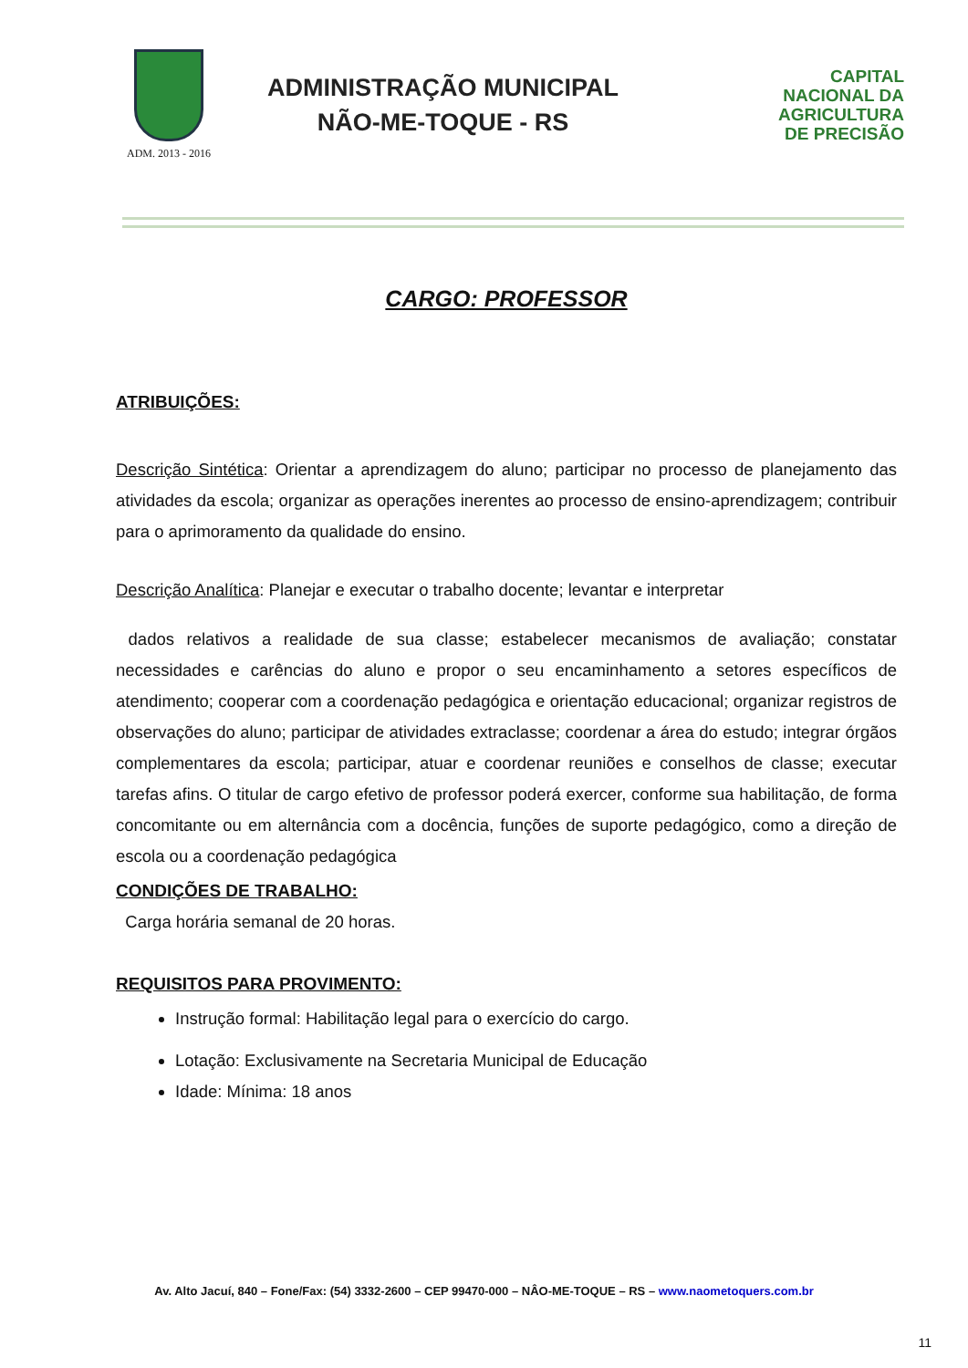ADM. 2013 - 2016
ADMINISTRAÇÃO MUNICIPAL
NÃO-ME-TOQUE - RS
CAPITAL
NACIONAL DA
AGRICULTURA
DE PRECISÃO
CARGO: PROFESSOR
ATRIBUIÇÕES:
Descrição Sintética: Orientar a aprendizagem do aluno; participar no processo de planejamento das atividades da escola; organizar as operações inerentes ao processo de ensino-aprendizagem; contribuir para o aprimoramento da qualidade do ensino.
Descrição Analítica: Planejar e executar o trabalho docente; levantar e interpretar
dados relativos a realidade de sua classe; estabelecer mecanismos de avaliação; constatar necessidades e carências do aluno e propor o seu encaminhamento a setores específicos de atendimento; cooperar com a coordenação pedagógica e orientação educacional; organizar registros de observações do aluno; participar de atividades extraclasse; coordenar a área do estudo; integrar órgãos complementares da escola; participar, atuar e coordenar reuniões e conselhos de classe; executar tarefas afins. O titular de cargo efetivo de professor poderá exercer, conforme sua habilitação, de forma concomitante ou em alternância com a docência, funções de suporte pedagógico, como a direção de escola ou a coordenação pedagógica
CONDIÇÕES DE TRABALHO:
Carga horária semanal de 20 horas.
REQUISITOS PARA PROVIMENTO:
Instrução formal: Habilitação legal para o exercício do cargo.
Lotação: Exclusivamente na Secretaria Municipal de Educação
Idade: Mínima: 18 anos
Av. Alto Jacuí, 840 – Fone/Fax: (54) 3332-2600 – CEP 99470-000 – NÂO-ME-TOQUE – RS – www.naometoquers.com.br
11